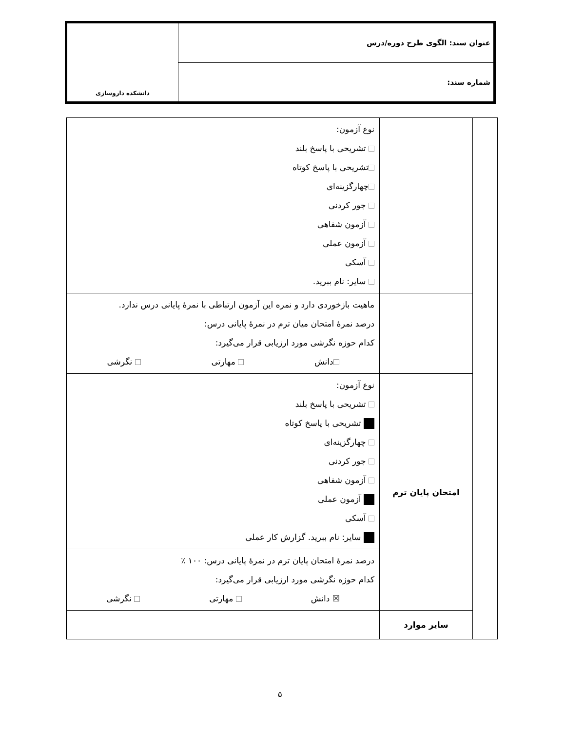| عنوان سند: الگوی طرح دوره/درس | دانشکده داروسازی |
| شماره سند: | |
| | | نوع آزمون: تشریحی با پاسخ بلند تشریحی با پاسخ کوتاه چهارگزینه‌ای جور کردنی آزمون شفاهی آزمون عملی آسکی سایر: نام ببرید. | |
| | | ماهیت بازخوردی دارد و نمره این آزمون ارتباطی با نمرهٔ پایانی درس ندارد. درصد نمرهٔ امتحان میان ترم در نمرهٔ پایانی درس: کدام حوزه نگرشی مورد ارزیابی قرار می‌گیرد: دانش مهارتی نگرشی | |
| | امتحان پایان ترم | نوع آزمون: تشریحی با پاسخ بلند تشریحی با پاسخ کوتاه چهارگزینه‌ای جور کردنی آزمون شفاهی آزمون عملی آسکی سایر: نام ببرید. گزارش کار عملی | |
| | | درصد نمرهٔ امتحان پایان ترم در نمرهٔ پایانی درس: ۱۰۰ ٪ کدام حوزه نگرشی مورد ارزیابی قرار می‌گیرد: ☒ دانش مهارتی نگرشی | |
| | سایر موارد | | |
۵